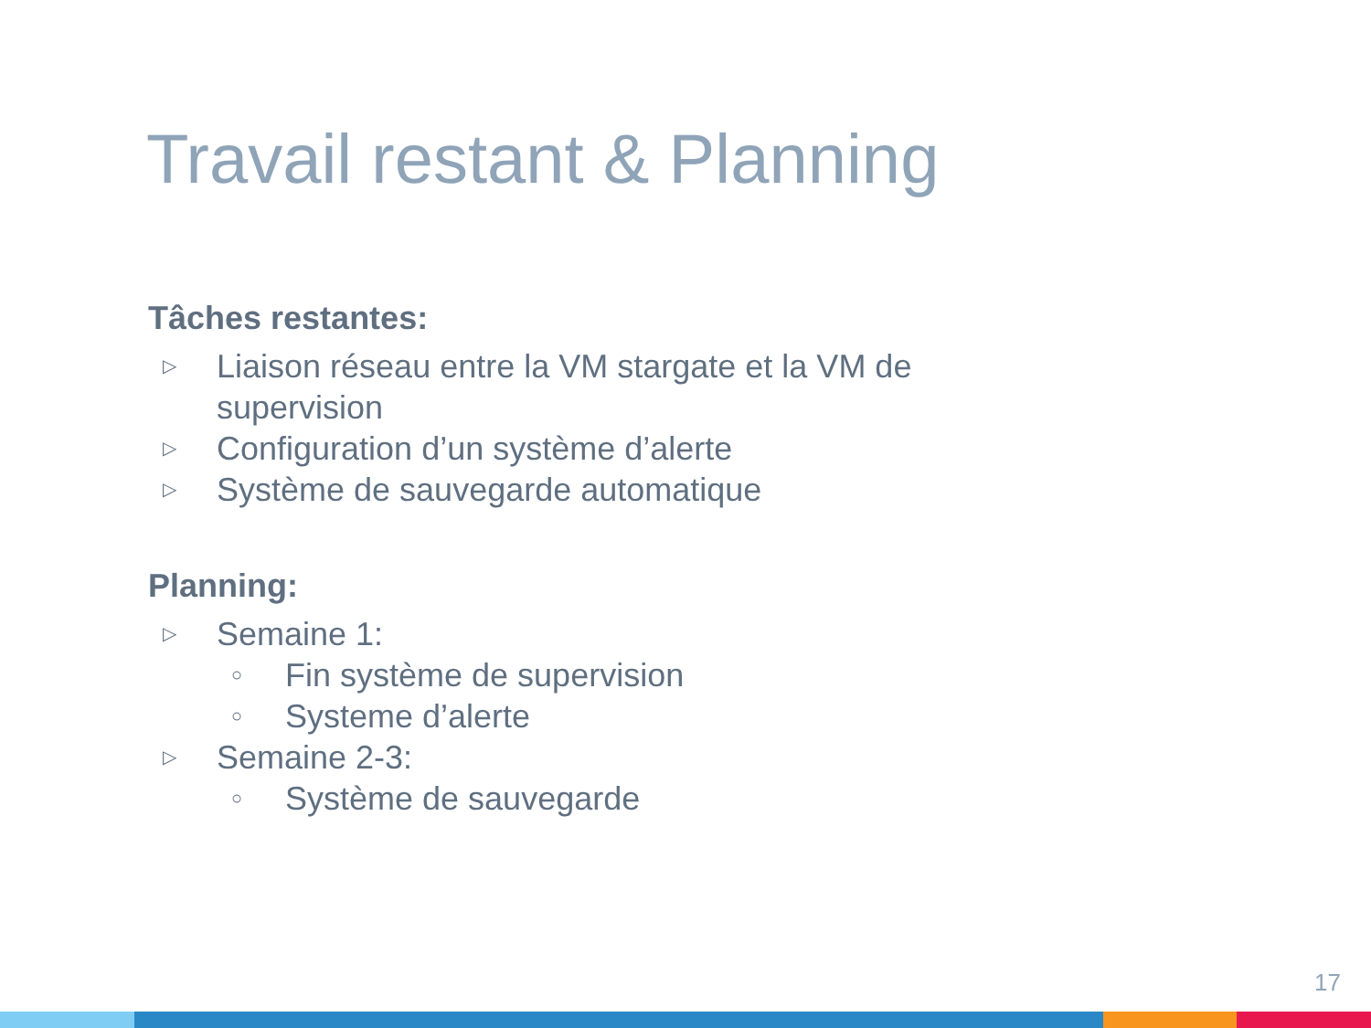Travail restant & Planning
Tâches restantes:
▷ Liaison réseau entre la VM stargate et la VM de supervision
▷ Configuration d’un système d’alerte
▷ Système de sauvegarde automatique
Planning:
▷ Semaine 1:
○ Fin système de supervision
○ Systeme d’alerte
▷ Semaine 2-3:
○ Système de sauvegarde
17